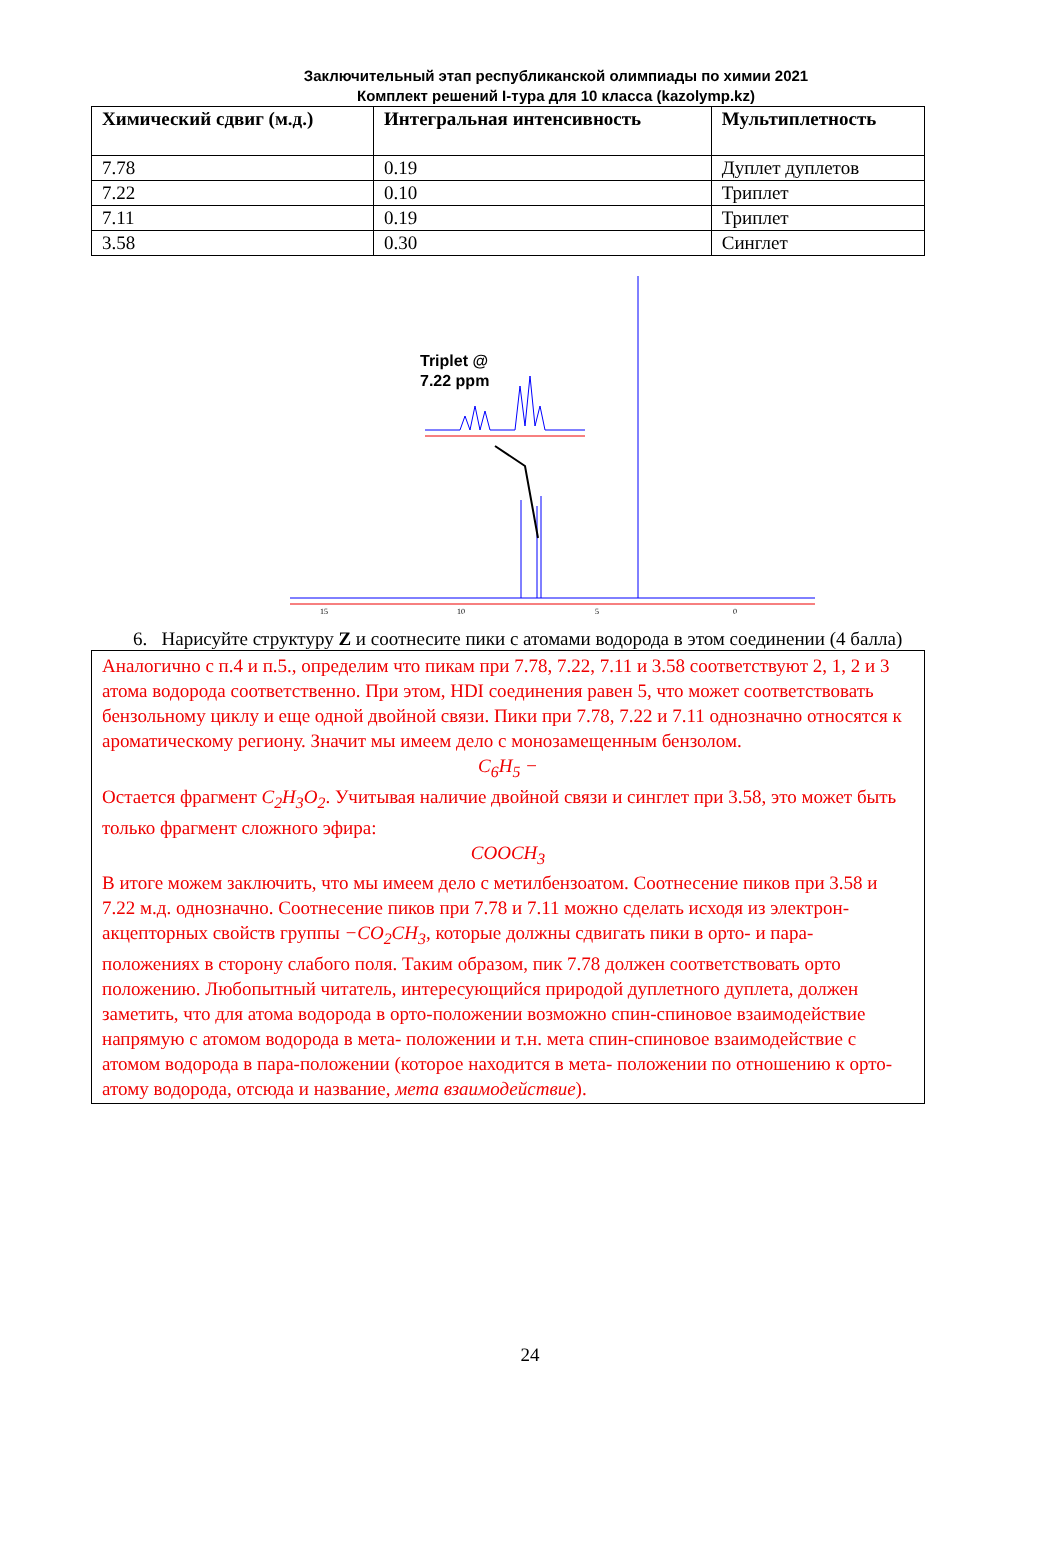Заключительный этап республиканской олимпиады по химии 2021
Комплект решений I-тура для 10 класса (kazolymp.kz)
| Химический сдвиг (м.д.) | Интегральная интенсивность | Мультиплетность |
| --- | --- | --- |
| 7.78 | 0.19 | Дуплет дуплетов |
| 7.22 | 0.10 | Триплет |
| 7.11 | 0.19 | Триплет |
| 3.58 | 0.30 | Синглет |
Triplet @
7.22 ppm
15
10
5
0
6. Нарисуйте структуру Z и соотнесите пики с атомами водорода в этом соединении (4 балла)
Аналогично с п.4 и п.5., определим что пикам при 7.78, 7.22, 7.11 и 3.58 соответствуют 2, 1, 2 и 3 атома водорода соответственно. При этом, HDI соединения равен 5, что может соответствовать бензольному циклу и еще одной двойной связи. Пики при 7.78, 7.22 и 7.11 однозначно относятся к ароматическому региону. Значит мы имеем дело с монозамещенным бензолом.
C<sub>6</sub>H<sub>5</sub> −
Остается фрагмент C<sub>2</sub>H<sub>3</sub>O<sub>2</sub>. Учитывая наличие двойной связи и синглет при 3.58, это может быть только фрагмент сложного эфира:
COOCH<sub>3</sub>
В итоге можем заключить, что мы имеем дело с метилбензоатом. Соотнесение пиков при 3.58 и 7.22 м.д. однозначно. Соотнесение пиков при 7.78 и 7.11 можно сделать исходя из электрон-акцепторных свойств группы −CO<sub>2</sub>CH<sub>3</sub>, которые должны сдвигать пики в орто- и пара- положениях в сторону слабого поля. Таким образом, пик 7.78 должен соответствовать орто положению. Любопытный читатель, интересующийся природой дуплетного дуплета, должен заметить, что для атома водорода в орто-положении возможно спин-спиновое взаимодействие напрямую с атомом водорода в мета- положении и т.н. мета спин-спиновое взаимодействие с атомом водорода в пара-положении (которое находится в мета- положении по отношению к орто- атому водорода, отсюда и название, мета взаимодействие).
24